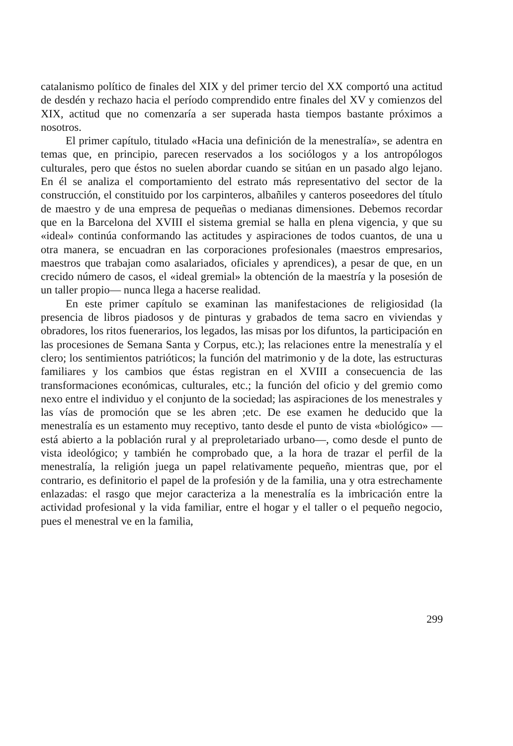catalanismo político de finales del XIX y del primer tercio del XX comportó una actitud de desdén y rechazo hacia el período comprendido entre finales del XV y comienzos del XIX, actitud que no comenzaría a ser superada hasta tiempos bastante próximos a nosotros.
El primer capítulo, titulado «Hacia una definición de la menestralía», se adentra en temas que, en principio, parecen reservados a los sociólogos y a los antropólogos culturales, pero que éstos no suelen abordar cuando se sitúan en un pasado algo lejano. En él se analiza el comportamiento del estrato más representativo del sector de la construcción, el constituido por los carpinteros, albañiles y canteros poseedores del título de maestro y de una empresa de pequeñas o medianas dimensiones. Debemos recordar que en la Barcelona del XVIII el sistema gremial se halla en plena vigencia, y que su «ideal» continúa conformando las actitudes y aspiraciones de todos cuantos, de una u otra manera, se encuadran en las corporaciones profesionales (maestros empresarios, maestros que trabajan como asalariados, oficiales y aprendices), a pesar de que, en un crecido número de casos, el «ideal gremial» la obtención de la maestría y la posesión de un taller propio— nunca llega a hacerse realidad.
En este primer capítulo se examinan las manifestaciones de religiosidad (la presencia de libros piadosos y de pinturas y grabados de tema sacro en viviendas y obradores, los ritos fuenerarios, los legados, las misas por los difuntos, la participación en las procesiones de Semana Santa y Corpus, etc.); las relaciones entre la menestralía y el clero; los sentimientos patrióticos; la función del matrimonio y de la dote, las estructuras familiares y los cambios que éstas registran en el XVIII a consecuencia de las transformaciones económicas, culturales, etc.; la función del oficio y del gremio como nexo entre el individuo y el conjunto de la sociedad; las aspiraciones de los menestrales y las vías de promoción que se les abren ;etc. De ese examen he deducido que la menestralía es un estamento muy receptivo, tanto desde el punto de vista «biológico» —está abierto a la población rural y al preproletariado urbano—, como desde el punto de vista ideológico; y también he comprobado que, a la hora de trazar el perfil de la menestralía, la religión juega un papel relativamente pequeño, mientras que, por el contrario, es definitorio el papel de la profesión y de la familia, una y otra estrechamente enlazadas: el rasgo que mejor caracteriza a la menestralía es la imbricación entre la actividad profesional y la vida familiar, entre el hogar y el taller o el pequeño negocio, pues el menestral ve en la familia,
299